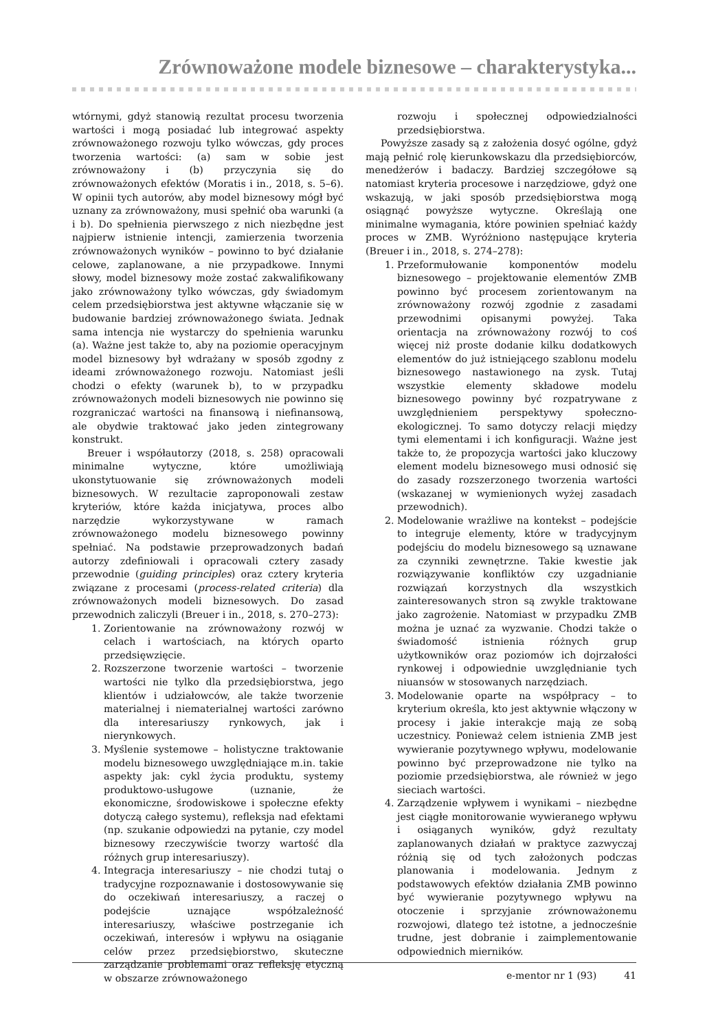Zrównoważone modele biznesowe – charakterystyka...
wtórnymi, gdyż stanowią rezultat procesu tworzenia wartości i mogą posiadać lub integrować aspekty zrównoważonego rozwoju tylko wówczas, gdy proces tworzenia wartości: (a) sam w sobie jest zrównoważony i (b) przyczynia się do zrównoważonych efektów (Moratis i in., 2018, s. 5–6). W opinii tych autorów, aby model biznesowy mógł być uznany za zrównoważony, musi spełnić oba warunki (a i b). Do spełnienia pierwszego z nich niezbędne jest najpierw istnienie intencji, zamierzenia tworzenia zrównoważonych wyników – powinno to być działanie celowe, zaplanowane, a nie przypadkowe. Innymi słowy, model biznesowy może zostać zakwalifikowany jako zrównoważony tylko wówczas, gdy świadomym celem przedsiębiorstwa jest aktywne włączanie się w budowanie bardziej zrównoważonego świata. Jednak sama intencja nie wystarczy do spełnienia warunku (a). Ważne jest także to, aby na poziomie operacyjnym model biznesowy był wdrażany w sposób zgodny z ideami zrównoważonego rozwoju. Natomiast jeśli chodzi o efekty (warunek b), to w przypadku zrównoważonych modeli biznesowych nie powinno się rozgraniczać wartości na finansową i niefinansową, ale obydwie traktować jako jeden zintegrowany konstrukt.
Breuer i współautorzy (2018, s. 258) opracowali minimalne wytyczne, które umożliwiają ukonstytuowanie się zrównoważonych modeli biznesowych. W rezultacie zaproponowali zestaw kryteriów, które każda inicjatywa, proces albo narzędzie wykorzystywane w ramach zrównoważonego modelu biznesowego powinny spełniać. Na podstawie przeprowadzonych badań autorzy zdefiniowali i opracowali cztery zasady przewodnie (guiding principles) oraz cztery kryteria związane z procesami (process-related criteria) dla zrównoważonych modeli biznesowych. Do zasad przewodnich zaliczyli (Breuer i in., 2018, s. 270–273):
1. Zorientowanie na zrównoważony rozwój w celach i wartościach, na których oparto przedsięwzięcie.
2. Rozszerzone tworzenie wartości – tworzenie wartości nie tylko dla przedsiębiorstwa, jego klientów i udziałowców, ale także tworzenie materialnej i niematerialnej wartości zarówno dla interesariuszy rynkowych, jak i nierynkowych.
3. Myślenie systemowe – holistyczne traktowanie modelu biznesowego uwzględniające m.in. takie aspekty jak: cykl życia produktu, systemy produktowo-usługowe (uznanie, że ekonomiczne, środowiskowe i społeczne efekty dotyczą całego systemu), refleksja nad efektami (np. szukanie odpowiedzi na pytanie, czy model biznesowy rzeczywiście tworzy wartość dla różnych grup interesariuszy).
4. Integracja interesariuszy – nie chodzi tutaj o tradycyjne rozpoznawanie i dostosowywanie się do oczekiwań interesariuszy, a raczej o podejście uznające współzależność interesariuszy, właściwe postrzeganie ich oczekiwań, interesów i wpływu na osiąganie celów przez przedsiębiorstwo, skuteczne zarządzanie problemami oraz refleksję etyczną w obszarze zrównoważonego
rozwoju i społecznej odpowiedzialności przedsiębiorstwa.
Powyższe zasady są z założenia dosyć ogólne, gdyż mają pełnić rolę kierunkowskazu dla przedsiębiorców, menedżerów i badaczy. Bardziej szczegółowe są natomiast kryteria procesowe i narzędziowe, gdyż one wskazują, w jaki sposób przedsiębiorstwa mogą osiągnąć powyższe wytyczne. Określają one minimalne wymagania, które powinien spełniać każdy proces w ZMB. Wyróżniono następujące kryteria (Breuer i in., 2018, s. 274–278):
1. Przeformułowanie komponentów modelu biznesowego – projektowanie elementów ZMB powinno być procesem zorientowanym na zrównoważony rozwój zgodnie z zasadami przewodnimi opisanymi powyżej. Taka orientacja na zrównoważony rozwój to coś więcej niż proste dodanie kilku dodatkowych elementów do już istniejącego szablonu modelu biznesowego nastawionego na zysk. Tutaj wszystkie elementy składowe modelu biznesowego powinny być rozpatrywane z uwzględnieniem perspektywy społeczno-ekologicznej. To samo dotyczy relacji między tymi elementami i ich konfiguracji. Ważne jest także to, że propozycja wartości jako kluczowy element modelu biznesowego musi odnosić się do zasady rozszerzonego tworzenia wartości (wskazanej w wymienionych wyżej zasadach przewodnich).
2. Modelowanie wrażliwe na kontekst – podejście to integruje elementy, które w tradycyjnym podejściu do modelu biznesowego są uznawane za czynniki zewnętrzne. Takie kwestie jak rozwiązywanie konfliktów czy uzgadnianie rozwiązań korzystnych dla wszystkich zainteresowanych stron są zwykle traktowane jako zagrożenie. Natomiast w przypadku ZMB można je uznać za wyzwanie. Chodzi także o świadomość istnienia różnych grup użytkowników oraz poziomów ich dojrzałości rynkowej i odpowiednie uwzględnianie tych niuansów w stosowanych narzędziach.
3. Modelowanie oparte na współpracy – to kryterium określa, kto jest aktywnie włączony w procesy i jakie interakcje mają ze sobą uczestnicy. Ponieważ celem istnienia ZMB jest wywieranie pozytywnego wpływu, modelowanie powinno być przeprowadzone nie tylko na poziomie przedsiębiorstwa, ale również w jego sieciach wartości.
4. Zarządzenie wpływem i wynikami – niezbędne jest ciągłe monitorowanie wywieranego wpływu i osiąganych wyników, gdyż rezultaty zaplanowanych działań w praktyce zazwyczaj różnią się od tych założonych podczas planowania i modelowania. Jednym z podstawowych efektów działania ZMB powinno być wywieranie pozytywnego wpływu na otoczenie i sprzyjanie zrównoważonemu rozwojowi, dlatego też istotne, a jednocześnie trudne, jest dobranie i zaimplementowanie odpowiednich mierników.
e-mentor nr 1 (93) 41